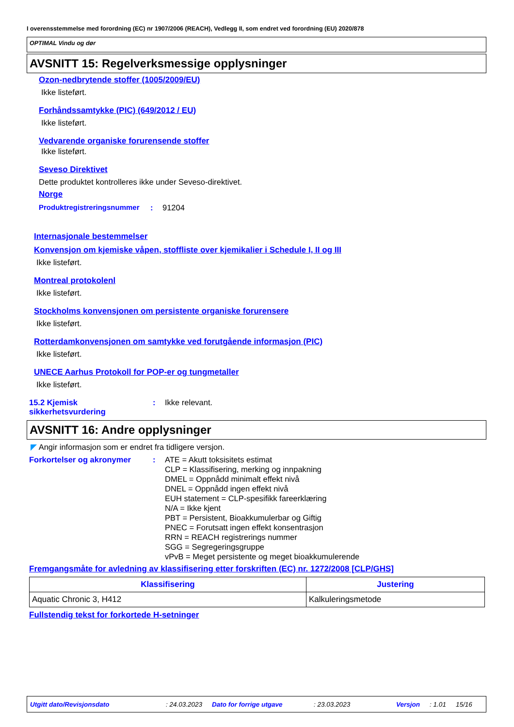I overensstemmelse med forordning (EC) nr 1907/2006 (REACH), Vedlegg II, som endret ved forordning (EU) 2020/878
OPTIMAL Vindu og dør
AVSNITT 15: Regelverksmessige opplysninger
Ozon-nedbrytende stoffer (1005/2009/EU)
Ikke listeført.
Forhåndssamtykke (PIC) (649/2012 / EU)
Ikke listeført.
Vedvarende organiske forurensende stoffer
Ikke listeført.
Seveso Direktivet
Dette produktet kontrolleres ikke under Seveso-direktivet.
Norge
Produktregistreringsnummer: 91204
Internasjonale bestemmelser
Konvensjon om kjemiske våpen, stoffliste over kjemikalier i Schedule I, II og III
Ikke listeført.
Montreal protokolenl
Ikke listeført.
Stockholms konvensjonen om persistente organiske forurensere
Ikke listeført.
Rotterdamkonvensjonen om samtykke ved forutgående informasjon (PIC)
Ikke listeført.
UNECE Aarhus Protokoll for POP-er og tungmetaller
Ikke listeført.
15.2 Kjemisk sikkerhetsvurdering: Ikke relevant.
AVSNITT 16: Andre opplysninger
◤ Angir informasjon som er endret fra tidligere versjon.
Forkortelser og akronymer: ATE = Akutt toksisitets estimat
CLP = Klassifisering, merking og innpakning
DMEL = Oppnådd minimalt effekt nivå
DNEL = Oppnådd ingen effekt nivå
EUH statement = CLP-spesifikk fareerklæring
N/A = Ikke kjent
PBT = Persistent, Bioakkumulerbar og Giftig
PNEC = Forutsatt ingen effekt konsentrasjon
RRN = REACH registrerings nummer
SGG = Segregeringsgruppe
vPvB = Meget persistente og meget bioakkumulerende
Fremgangsmåte for avledning av klassifisering etter forskriften (EC) nr. 1272/2008 [CLP/GHS]
| Klassifisering | Justering |
| --- | --- |
| Aquatic Chronic 3, H412 | Kalkuleringsmetode |
Fullstendig tekst for forkortede H-setninger
Utgitt dato/Revisjonsdato: 24.03.2023 Dato for forrige utgave: 23.03.2023 Versjon: 1.01 15/16